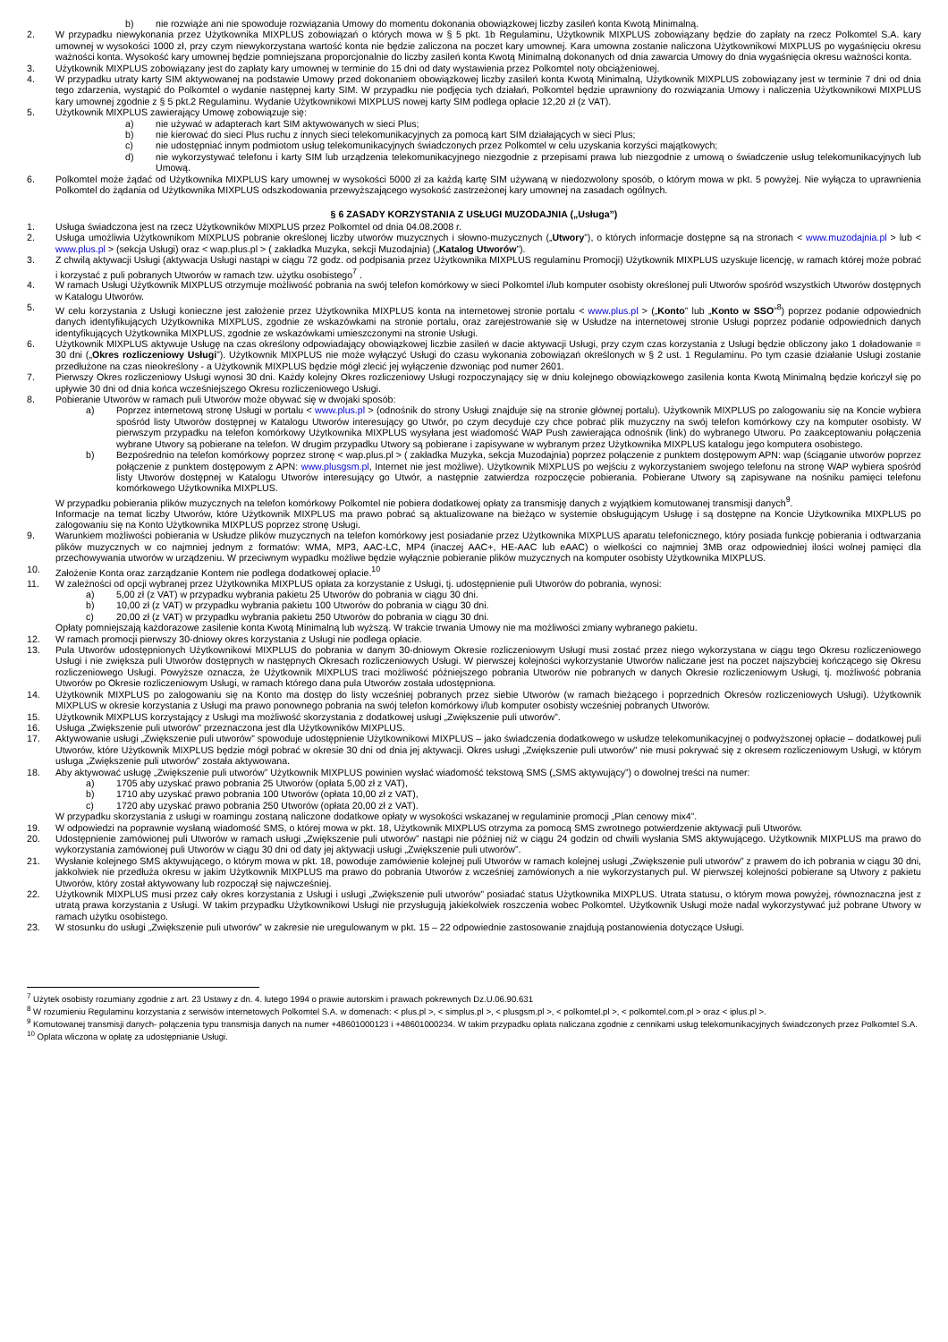b) nie rozwiąże ani nie spowoduje rozwiązania Umowy do momentu dokonania obowiązkowej liczby zasileń konta Kwotą Minimalną.
2. W przypadku niewykonania przez Użytkownika MIXPLUS zobowiązań o których mowa w § 5 pkt. 1b Regulaminu, Użytkownik MIXPLUS zobowiązany będzie do zapłaty na rzecz Polkomtel S.A. kary umownej w wysokości 1000 zł, przy czym niewykorzystana wartość konta nie będzie zaliczona na poczet kary umownej. Kara umowna zostanie naliczona Użytkownikowi MIXPLUS po wygaśnięciu okresu ważności konta. Wysokość kary umownej będzie pomniejszana proporcjonalnie do liczby zasileń konta Kwotą Minimalną dokonanych od dnia zawarcia Umowy do dnia wygaśnięcia okresu ważności konta.
3. Użytkownik MIXPLUS zobowiązany jest do zapłaty kary umownej w terminie do 15 dni od daty wystawienia przez Polkomtel noty obciążeniowej.
4. W przypadku utraty karty SIM aktywowanej na podstawie Umowy przed dokonaniem obowiązkowej liczby zasileń konta Kwotą Minimalną, Użytkownik MIXPLUS zobowiązany jest w terminie 7 dni od dnia tego zdarzenia, wystąpić do Polkomtel o wydanie następnej karty SIM. W przypadku nie podjęcia tych działań, Polkomtel będzie uprawniony do rozwiązania Umowy i naliczenia Użytkownikowi MIXPLUS kary umownej zgodnie z § 5 pkt.2 Regulaminu. Wydanie Użytkownikowi MIXPLUS nowej karty SIM podlega opłacie 12,20 zł (z VAT).
5. Użytkownik MIXPLUS zawierający Umowę zobowiązuje się:
a) nie używać w adapterach kart SIM aktywowanych w sieci Plus;
b) nie kierować do sieci Plus ruchu z innych sieci telekomunikacyjnych za pomocą kart SIM działających w sieci Plus;
c) nie udostępniać innym podmiotom usług telekomunikacyjnych świadczonych przez Polkomtel w celu uzyskania korzyści majątkowych;
d) nie wykorzystywać telefonu i karty SIM lub urządzenia telekomunikacyjnego niezgodnie z przepisami prawa lub niezgodnie z umową o świadczenie usług telekomunikacyjnych lub Umową.
6. Polkomtel może żądać od Użytkownika MIXPLUS kary umownej w wysokości 5000 zł za każdą kartę SIM używaną w niedozwolony sposób, o którym mowa w pkt. 5 powyżej. Nie wyłącza to uprawnienia Polkomtel do żądania od Użytkownika MIXPLUS odszkodowania przewyższającego wysokość zastrzeżonej kary umownej na zasadach ogólnych.
§ 6 ZASADY KORZYSTANIA Z USŁUGI MUZODAJNIA („Usługa”)
1. Usługa świadczona jest na rzecz Użytkowników MIXPLUS przez Polkomtel od dnia 04.08.2008 r.
2. Usługa umożliwia Użytkownikom MIXPLUS pobranie określonej liczby utworów muzycznych i słowno-muzycznych („Utwory”), o których informacje dostępne są na stronach < www.muzodajnia.pl > lub < www.plus.pl > (sekcja Usługi) oraz < wap.plus.pl > ( zakładka Muzyka, sekcji Muzodajnia) („Katalog Utworów”).
3. Z chwilą aktywacji Usługi (aktywacja Usługi nastąpi w ciągu 72 godz. od podpisania przez Użytkownika MIXPLUS regulaminu Promocji) Użytkownik MIXPLUS uzyskuje licencję, w ramach której może pobrać i korzystać z puli pobranych Utworów w ramach tzw. użytku osobistego<sup>7</sup> .
4. W ramach Usługi Użytkownik MIXPLUS otrzymuje możliwość pobrania na swój telefon komórkowy w sieci Polkomtel i/lub komputer osobisty określonej puli Utworów spośród wszystkich Utworów dostępnych w Katalogu Utworów.
5. W celu korzystania z Usługi konieczne jest założenie przez Użytkownika MIXPLUS konta na internetowej stronie portalu < www.plus.pl > („Konto” lub „Konto w SSO”<sup>8</sup>) poprzez podanie odpowiednich danych identyfikujących Użytkownika MIXPLUS, zgodnie ze wskazówkami na stronie portalu, oraz zarejestrowanie się w Usłudze na internetowej stronie Usługi poprzez podanie odpowiednich danych identyfikujących Użytkownika MIXPLUS, zgodnie ze wskazówkami umieszczonymi na stronie Usługi.
6. Użytkownik MIXPLUS aktywuje Usługę na czas określony odpowiadający obowiązkowej liczbie zasileń w dacie aktywacji Usługi, przy czym czas korzystania z Usługi będzie obliczony jako 1 doładowanie = 30 dni („Okres rozliczeniowy Usługi”). Użytkownik MIXPLUS nie może wyłączyć Usługi do czasu wykonania zobowiązań określonych w § 2 ust. 1 Regulaminu. Po tym czasie działanie Usługi zostanie przedłużone na czas nieokreślony - a Użytkownik MIXPLUS będzie mógł zlecić jej wyłączenie dzwoniąc pod numer 2601.
7. Pierwszy Okres rozliczeniowy Usługi wynosi 30 dni. Każdy kolejny Okres rozliczeniowy Usługi rozpoczynający się w dniu kolejnego obowiązkowego zasilenia konta Kwotą Minimalną będzie kończył się po upływie 30 dni od dnia końca wcześniejszego Okresu rozliczeniowego Usługi.
8. Pobieranie Utworów w ramach puli Utworów może obywać się w dwojaki sposób:
a) Poprzez internetową stronę Usługi w portalu < www.plus.pl > (odnośnik do strony Usługi znajduje się na stronie głównej portalu). Użytkownik MIXPLUS po zalogowaniu się na Koncie wybiera spośród listy Utworów dostępnej w Katalogu Utworów interesujący go Utwór, po czym decyduje czy chce pobrać plik muzyczny na swój telefon komórkowy czy na komputer osobisty. W pierwszym przypadku na telefon komórkowy Użytkownika MIXPLUS wysyłana jest wiadomość WAP Push zawierająca odnośnik (link) do wybranego Utworu. Po zaakceptowaniu połączenia wybrane Utwory są pobierane na telefon. W drugim przypadku Utwory są pobierane i zapisywane w wybranym przez Użytkownika MIXPLUS katalogu jego komputera osobistego.
b) Bezpośrednio na telefon komórkowy poprzez stronę < wap.plus.pl > ( zakładka Muzyka, sekcja Muzodajnia) poprzez połączenie z punktem dostępowym APN: wap (ściąganie utworów poprzez połączenie z punktem dostępowym z APN: www.plusgsm.pl, Internet nie jest możliwe). Użytkownik MIXPLUS po wejściu z wykorzystaniem swojego telefonu na stronę WAP wybiera spośród listy Utworów dostępnej w Katalogu Utworów interesujący go Utwór, a następnie zatwierdza rozpoczęcie pobierania. Pobierane Utwory są zapisywane na nośniku pamięci telefonu komórkowego Użytkownika MIXPLUS.
W przypadku pobierania plików muzycznych na telefon komórkowy Polkomtel nie pobiera dodatkowej opłaty za transmisję danych z wyjątkiem komutowanej transmisji danych<sup>9</sup>.
Informacje na temat liczby Utworów, które Użytkownik MIXPLUS ma prawo pobrać są aktualizowane na bieżąco w systemie obsługującym Usługę i są dostępne na Koncie Użytkownika MIXPLUS po zalogowaniu się na Konto Użytkownika MIXPLUS poprzez stronę Usługi.
9. Warunkiem możliwości pobierania w Usłudze plików muzycznych na telefon komórkowy jest posiadanie przez Użytkownika MIXPLUS aparatu telefonicznego, który posiada funkcję pobierania i odtwarzania plików muzycznych w co najmniej jednym z formatów: WMA, MP3, AAC-LC, MP4 (inaczej AAC+, HE-AAC lub eAAC) o wielkości co najmniej 3MB oraz odpowiedniej ilości wolnej pamięci dla przechowywania utworów w urządzeniu. W przeciwnym wypadku możliwe będzie wyłącznie pobieranie plików muzycznych na komputer osobisty Użytkownika MIXPLUS.
10. Założenie Konta oraz zarządzanie Kontem nie podlega dodatkowej opłacie.<sup>10</sup>
11. W zależności od opcji wybranej przez Użytkownika MIXPLUS opłata za korzystanie z Usługi, tj. udostępnienie puli Utworów do pobrania, wynosi:
a) 5,00 zł (z VAT) w przypadku wybrania pakietu 25 Utworów do pobrania w ciągu 30 dni.
b) 10,00 zł (z VAT) w przypadku wybrania pakietu 100 Utworów do pobrania w ciągu 30 dni.
c) 20,00 zł (z VAT) w przypadku wybrania pakietu 250 Utworów do pobrania w ciągu 30 dni.
Opłaty pomniejszają każdorazowe zasilenie konta Kwotą Minimalną lub wyższą. W trakcie trwania Umowy nie ma możliwości zmiany wybranego pakietu.
12. W ramach promocji pierwszy 30-dniowy okres korzystania z Usługi nie podlega opłacie.
13. Pula Utworów udostępnionych Użytkownikowi MIXPLUS do pobrania w danym 30-dniowym Okresie rozliczeniowym Usługi musi zostać przez niego wykorzystana w ciągu tego Okresu rozliczeniowego Usługi i nie zwiększa puli Utworów dostępnych w następnych Okresach rozliczeniowych Usługi. W pierwszej kolejności wykorzystanie Utworów naliczane jest na poczet najszybciej kończącego się Okresu rozliczeniowego Usługi. Powyższe oznacza, że Użytkownik MIXPLUS traci możliwość późniejszego pobrania Utworów nie pobranych w danych Okresie rozliczeniowym Usługi, tj. możliwość pobrania Utworów po Okresie rozliczeniowym Usługi, w ramach którego dana pula Utworów została udostępniona.
14. Użytkownik MIXPLUS po zalogowaniu się na Konto ma dostęp do listy wcześniej pobranych przez siebie Utworów (w ramach bieżącego i poprzednich Okresów rozliczeniowych Usługi). Użytkownik MIXPLUS w okresie korzystania z Usługi ma prawo ponownego pobrania na swój telefon komórkowy i/lub komputer osobisty wcześniej pobranych Utworów.
15. Użytkownik MIXPLUS korzystający z Usługi ma możliwość skorzystania z dodatkowej usługi „Zwiększenie puli utworów”.
16. Usługa „Zwiększenie puli utworów” przeznaczona jest dla Użytkowników MIXPLUS.
17. Aktywowanie usługi „Zwiększenie puli utworów” spowoduje udostępnienie Użytkownikowi MIXPLUS – jako świadczenia dodatkowego w usłudze telekomunikacyjnej o podwyższonej opłacie – dodatkowej puli Utworów, które Użytkownik MIXPLUS będzie mógł pobrać w okresie 30 dni od dnia jej aktywacji. Okres usługi „Zwiększenie puli utworów” nie musi pokrywać się z okresem rozliczeniowym Usługi, w którym usługa „Zwiększenie puli utworów” została aktywowana.
18. Aby aktywować usługę „Zwiększenie puli utworów” Użytkownik MIXPLUS powinien wysłać wiadomość tekstową SMS („SMS aktywujący”) o dowolnej treści na numer:
a) 1705 aby uzyskać prawo pobrania 25 Utworów (opłata 5,00 zł z VAT),
b) 1710 aby uzyskać prawo pobrania 100 Utworów (opłata 10,00 zł z VAT),
c) 1720 aby uzyskać prawo pobrania 250 Utworów (opłata 20,00 zł z VAT).
W przypadku skorzystania z usługi w roamingu zostaną naliczone dodatkowe opłaty w wysokości wskazanej w regulaminie promocji „Plan cenowy mix4”.
19. W odpowiedzi na poprawnie wysłaną wiadomość SMS, o której mowa w pkt. 18, Użytkownik MIXPLUS otrzyma za pomocą SMS zwrotnego potwierdzenie aktywacji puli Utworów.
20. Udostępnienie zamówionej puli Utworów w ramach usługi „Zwiększenie puli utworów” nastąpi nie później niż w ciągu 24 godzin od chwili wysłania SMS aktywującego. Użytkownik MIXPLUS ma prawo do wykorzystania zamówionej puli Utworów w ciągu 30 dni od daty jej aktywacji usługi „Zwiększenie puli utworów”.
21. Wysłanie kolejnego SMS aktywującego, o którym mowa w pkt. 18, powoduje zamówienie kolejnej puli Utworów w ramach kolejnej usługi „Zwiększenie puli utworów” z prawem do ich pobrania w ciągu 30 dni, jakkolwiek nie przedłuża okresu w jakim Użytkownik MIXPLUS ma prawo do pobrania Utworów z wcześniej zamówionych a nie wykorzystanych pul. W pierwszej kolejności pobierane są Utwory z pakietu Utworów, który został aktywowany lub rozpoczął się najwcześniej.
22. Użytkownik MIXPLUS musi przez cały okres korzystania z Usługi i usługi „Zwiększenie puli utworów” posiadać status Użytkownika MIXPLUS. Utrata statusu, o którym mowa powyżej, równoznaczna jest z utratą prawa korzystania z Usługi. W takim przypadku Użytkownikowi Usługi nie przysługują jakiekolwiek roszczenia wobec Polkomtel. Użytkownik Usługi może nadal wykorzystywać już pobrane Utwory w ramach użytku osobistego.
23. W stosunku do usługi „Zwiększenie puli utworów” w zakresie nie uregulowanym w pkt. 15 – 22 odpowiednie zastosowanie znajdują postanowienia dotyczące Usługi.
<sup>7</sup> Użytek osobisty rozumiany zgodnie z art. 23 Ustawy z dn. 4. lutego 1994 o prawie autorskim i prawach pokrewnych Dz.U.06.90.631
<sup>8</sup> W rozumieniu Regulaminu korzystania z serwisów internetowych Polkomtel S.A. w domenach: < plus.pl >, < simplus.pl >, < plusgsm.pl >, < polkomtel.pl >, < polkomtel.com.pl > oraz < iplus.pl >.
<sup>9</sup> Komutowanej transmisji danych- połączenia typu transmisja danych na numer +48601000123 i +48601000234. W takim przypadku opłata naliczana zgodnie z cennikami usług telekomunikacyjnych świadczonych przez Polkomtel S.A.
<sup>10</sup> Oplata wliczona w opłatę za udostępnianie Usługi.